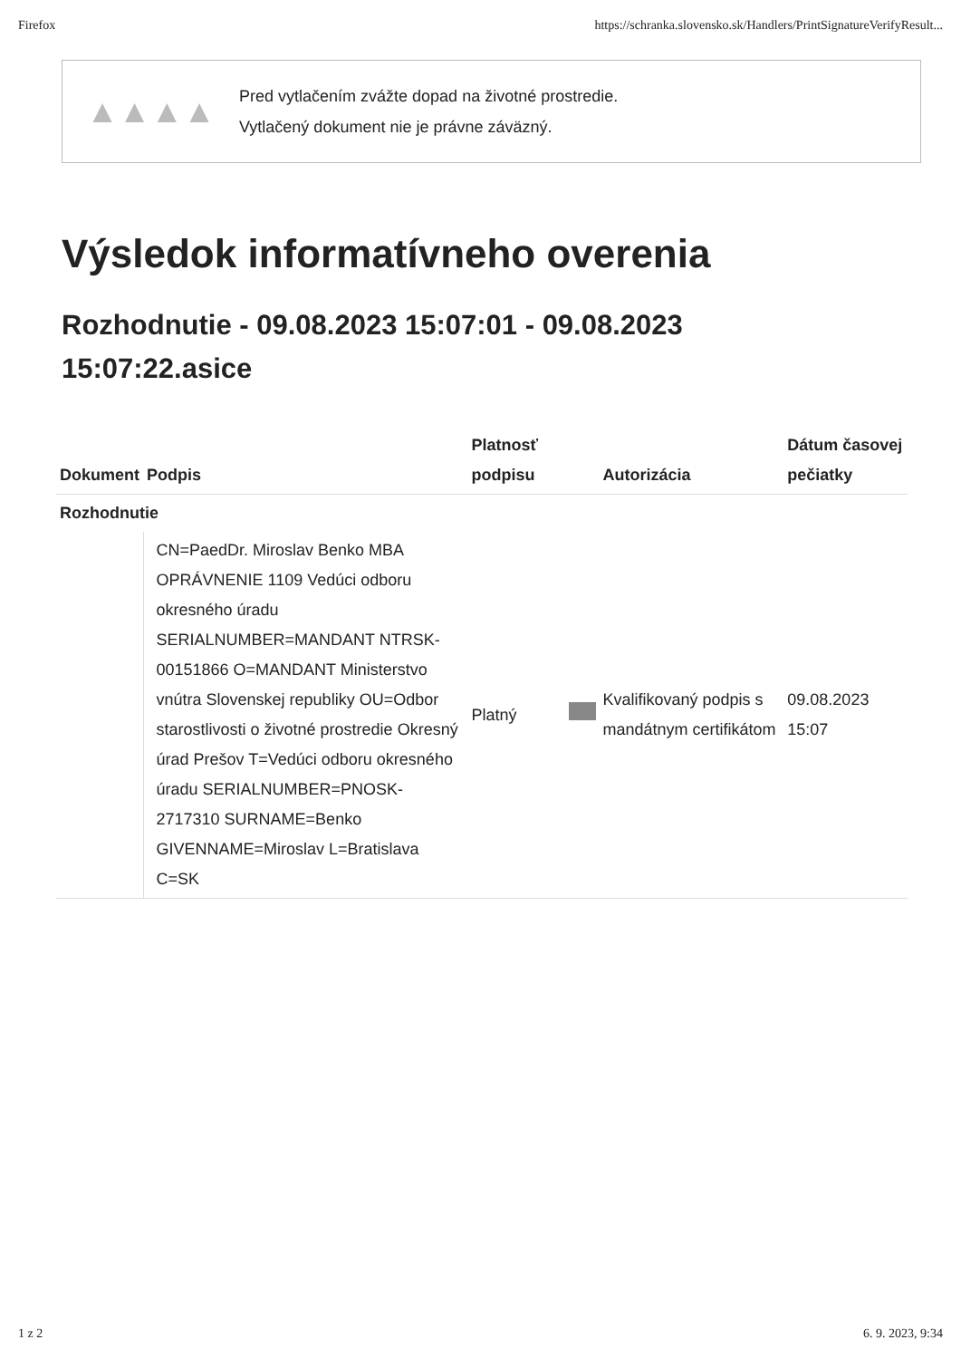Firefox https://schranka.slovensko.sk/Handlers/PrintSignatureVerifyResult...
▲▲▲▲
Pred vytlačením zvážte dopad na životné prostredie.
Vytlačený dokument nie je právne záväzný.
Výsledok informatívneho overenia
Rozhodnutie - 09.08.2023 15:07:01 - 09.08.2023 15:07:22.asice
| Dokument | Podpis | Platnosť podpisu | | Autorizácia | Dátum časovej pečiatky |
| --- | --- | --- | --- | --- | --- |
| Rozhodnutie | | | | | |
| | CN=PaedDr. Miroslav Benko MBA OPRÁVNENIE 1109 Vedúci odboru okresného úradu SERIALNUMBER=MANDANT NTRSK-00151866 O=MANDANT Ministerstvo vnútra Slovenskej republiky OU=Odbor starostlivosti o životné prostredie Okresný úrad Prešov T=Vedúci odboru okresného úradu SERIALNUMBER=PNOSK-2717310 SURNAME=Benko GIVENNAME=Miroslav L=Bratislava C=SK | Platný | | Kvalifikovaný podpis s mandátnym certifikátom | 09.08.2023 15:07 |
1 z 2 6. 9. 2023, 9:34